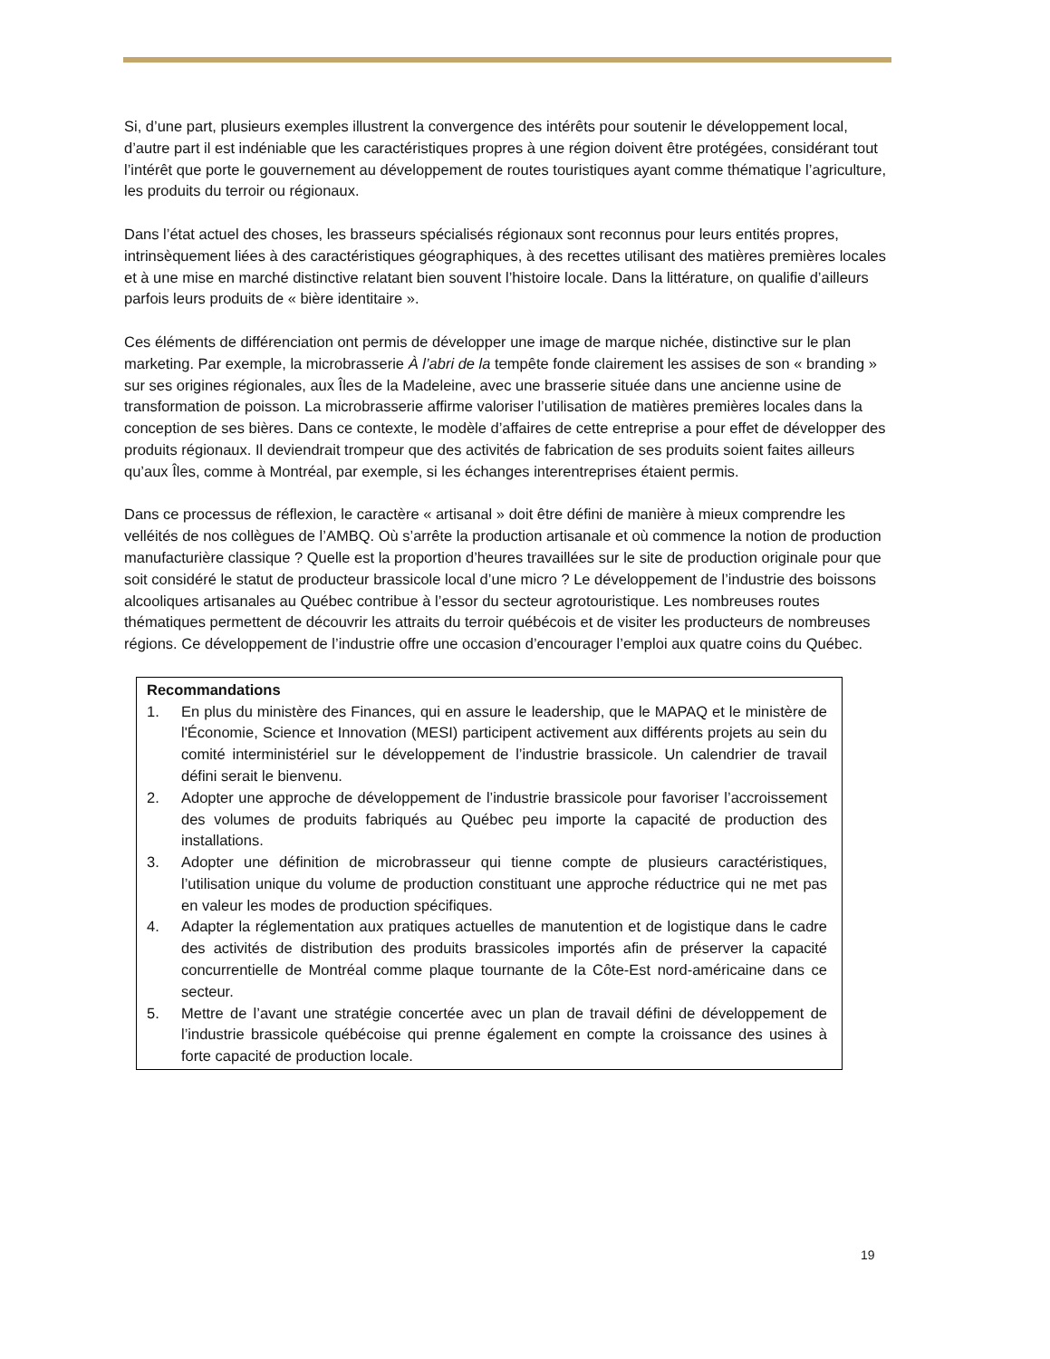Si, d’une part, plusieurs exemples illustrent la convergence des intérêts pour soutenir le développement local, d’autre part il est indéniable que les caractéristiques propres à une région doivent être protégées, considérant tout l’intérêt que porte le gouvernement au développement de routes touristiques ayant comme thématique l’agriculture, les produits du terroir ou régionaux.
Dans l’état actuel des choses, les brasseurs spécialisés régionaux sont reconnus pour leurs entités propres, intrinsèquement liées à des caractéristiques géographiques, à des recettes utilisant des matières premières locales et à une mise en marché distinctive relatant bien souvent l’histoire locale. Dans la littérature, on qualifie d’ailleurs parfois leurs produits de « bière identitaire ».
Ces éléments de différenciation ont permis de développer une image de marque nichée, distinctive sur le plan marketing. Par exemple, la microbrasserie À l’abri de la tempête fonde clairement les assises de son « branding » sur ses origines régionales, aux Îles de la Madeleine, avec une brasserie située dans une ancienne usine de transformation de poisson. La microbrasserie affirme valoriser l’utilisation de matières premières locales dans la conception de ses bières. Dans ce contexte, le modèle d’affaires de cette entreprise a pour effet de développer des produits régionaux. Il deviendrait trompeur que des activités de fabrication de ses produits soient faites ailleurs qu’aux Îles, comme à Montréal, par exemple, si les échanges interentreprises étaient permis.
Dans ce processus de réflexion, le caractère « artisanal » doit être défini de manière à mieux comprendre les velléités de nos collègues de l’AMBQ. Où s’arrête la production artisanale et où commence la notion de production manufacturière classique ? Quelle est la proportion d’heures travaillées sur le site de production originale pour que soit considéré le statut de producteur brassicole local d’une micro ? Le développement de l’industrie des boissons alcooliques artisanales au Québec contribue à l’essor du secteur agrotouristique. Les nombreuses routes thématiques permettent de découvrir les attraits du terroir québécois et de visiter les producteurs de nombreuses régions. Ce développement de l’industrie offre une occasion d’encourager l’emploi aux quatre coins du Québec.
Recommandations
1. En plus du ministère des Finances, qui en assure le leadership, que le MAPAQ et le ministère de l'Économie, Science et Innovation (MESI) participent activement aux différents projets au sein du comité interministériel sur le développement de l’industrie brassicole. Un calendrier de travail défini serait le bienvenu.
2. Adopter une approche de développement de l’industrie brassicole pour favoriser l’accroissement des volumes de produits fabriqués au Québec peu importe la capacité de production des installations.
3. Adopter une définition de microbrasseur qui tienne compte de plusieurs caractéristiques, l’utilisation unique du volume de production constituant une approche réductrice qui ne met pas en valeur les modes de production spécifiques.
4. Adapter la réglementation aux pratiques actuelles de manutention et de logistique dans le cadre des activités de distribution des produits brassicoles importés afin de préserver la capacité concurrentielle de Montréal comme plaque tournante de la Côte-Est nord-américaine dans ce secteur.
5. Mettre de l’avant une stratégie concertée avec un plan de travail défini de développement de l’industrie brassicole québécoise qui prenne également en compte la croissance des usines à forte capacité de production locale.
19